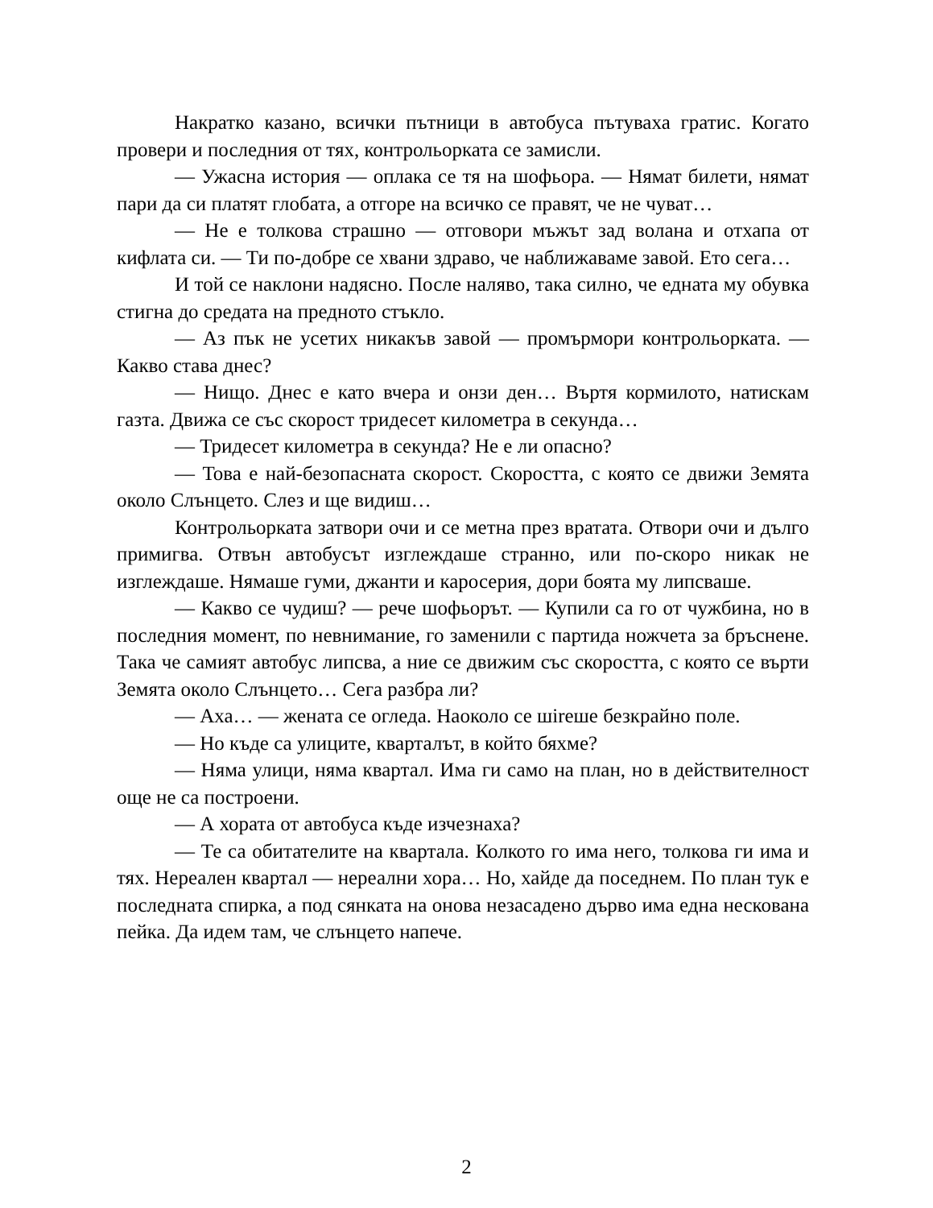Накратко казано, всички пътници в автобуса пътуваха гратис. Когато провери и последния от тях, контрольорката се замисли.
— Ужасна история — оплака се тя на шофьора. — Нямат билети, нямат пари да си платят глобата, а отгоре на всичко се правят, че не чуват…
— Не е толкова страшно — отговори мъжът зад волана и отхапа от кифлата си. — Ти по-добре се хвани здраво, че наближаваме завой. Ето сега…
И той се наклони надясно. После наляво, така силно, че едната му обувка стигна до средата на предното стъкло.
— Аз пък не усетих никакъв завой — промърмори контрольорката. — Какво става днес?
— Нищо. Днес е като вчера и онзи ден… Въртя кормилото, натискам газта. Движа се със скорост тридесет километра в секунда…
— Тридесет километра в секунда? Не е ли опасно?
— Това е най-безопасната скорост. Скоростта, с която се движи Земята около Слънцето. Слез и ще видиш…
Контрольорката затвори очи и се метна през вратата. Отвори очи и дълго примигва. Отвън автобусът изглеждаше странно, или по-скоро никак не изглеждаше. Нямаше гуми, джанти и каросерия, дори боята му липсваше.
— Какво се чудиш? — рече шофьорът. — Купили са го от чужбина, но в последния момент, по невнимание, го заменили с партида ножчета за бръснене. Така че самият автобус липсва, а ние се движим със скоростта, с която се върти Земята около Слънцето… Сега разбра ли?
— Аха… — жената се огледа. Наоколо се шireше безкрайно поле.
— Но къде са улиците, кварталът, в който бяхме?
— Няма улици, няма квартал. Има ги само на план, но в действителност още не са построени.
— А хората от автобуса къде изчезнаха?
— Те са обитателите на квартала. Колкото го има него, толкова ги има и тях. Нереален квартал — нереални хора… Но, хайде да поседнем. По план тук е последната спирка, а под сянката на онова незасадено дърво има една нескована пейка. Да идем там, че слънцето напече.
2